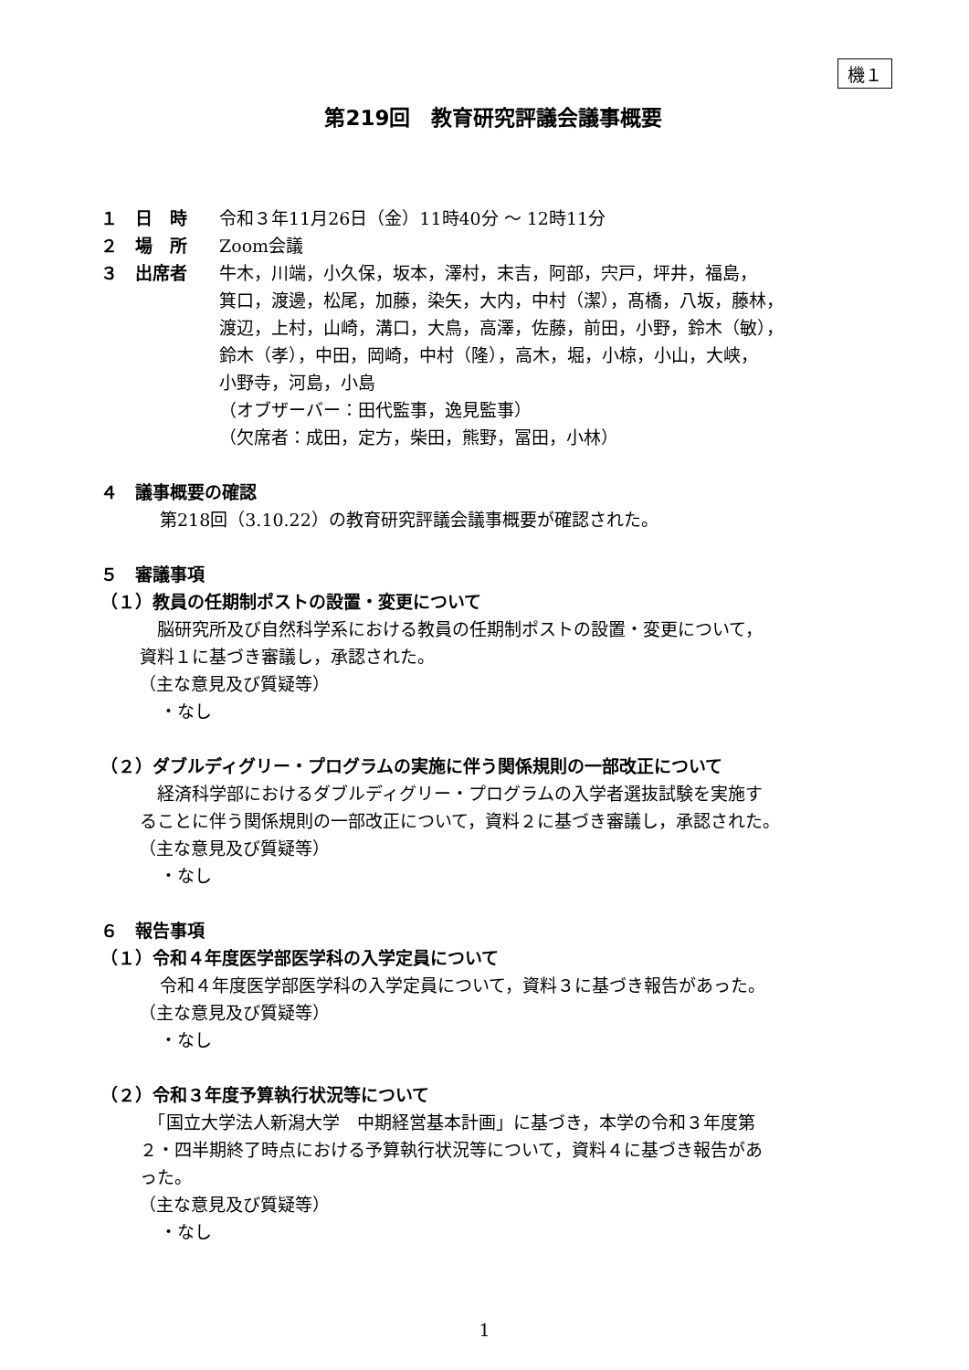機１
第219回　教育研究評議会議事概要
１　日　時 令和３年11月26日（金）11時40分 ～ 12時11分
２　場　所 Zoom会議
３　出席者 牛木，川端，小久保，坂本，澤村，末吉，阿部，宍戸，坪井，福島，
箕口，渡邊，松尾，加藤，染矢，大内，中村（潔），髙橋，八坂，藤林，
渡辺，上村，山崎，溝口，大鳥，高澤，佐藤，前田，小野，鈴木（敏），
鈴木（孝），中田，岡崎，中村（隆），高木，堀，小椋，小山，大峡，
小野寺，河島，小島
（オブザーバー：田代監事，逸見監事）
（欠席者：成田，定方，柴田，熊野，冨田，小林）
４　議事概要の確認
第218回（3.10.22）の教育研究評議会議事概要が確認された。
５　審議事項
（１）教員の任期制ポストの設置・変更について
　脳研究所及び自然科学系における教員の任期制ポストの設置・変更について，
資料１に基づき審議し，承認された。
（主な意見及び質疑等）
・なし
（２）ダブルディグリー・プログラムの実施に伴う関係規則の一部改正について
　経済科学部におけるダブルディグリー・プログラムの入学者選抜試験を実施す
ることに伴う関係規則の一部改正について，資料２に基づき審議し，承認された。
（主な意見及び質疑等）
・なし
６　報告事項
（１）令和４年度医学部医学科の入学定員について
令和４年度医学部医学科の入学定員について，資料３に基づき報告があった。
（主な意見及び質疑等）
・なし
（２）令和３年度予算執行状況等について
　「国立大学法人新潟大学　中期経営基本計画」に基づき，本学の令和３年度第
２・四半期終了時点における予算執行状況等について，資料４に基づき報告があ
った。
（主な意見及び質疑等）
・なし
1